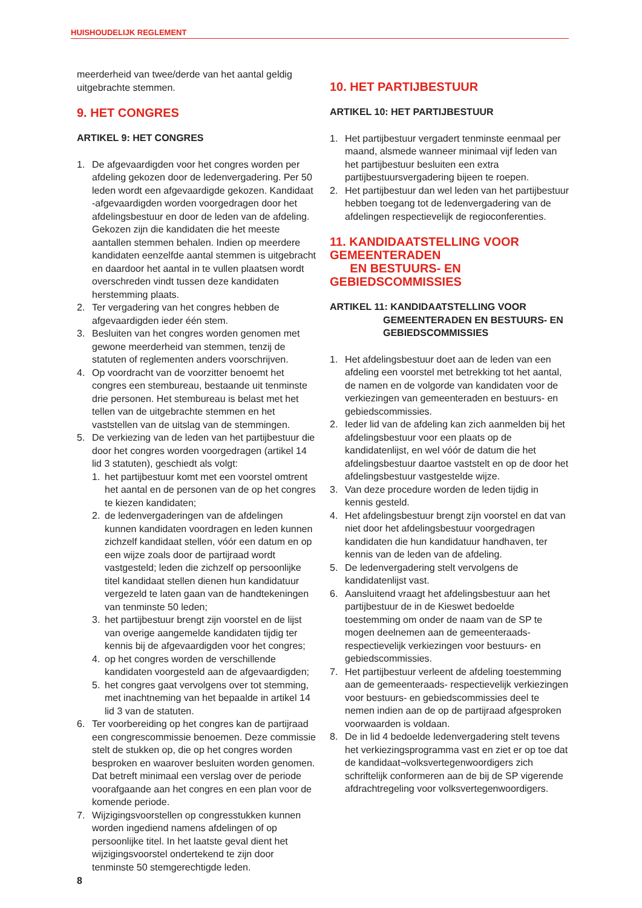HUISHOUDELIJK REGLEMENT
meerderheid van twee/derde van het aantal geldig uitgebrachte stemmen.
9. HET CONGRES
ARTIKEL 9: HET CONGRES
1. De afgevaardigden voor het congres worden per afdeling gekozen door de ledenvergadering. Per 50 leden wordt een afgevaardigde gekozen. Kandidaat -afgevaardigden worden voorgedragen door het afdelingsbestuur en door de leden van de afdeling. Gekozen zijn die kandidaten die het meeste aantallen stemmen behalen. Indien op meerdere kandidaten eenzelfde aantal stemmen is uitgebracht en daardoor het aantal in te vullen plaatsen wordt overschreden vindt tussen deze kandidaten herstemming plaats.
2. Ter vergadering van het congres hebben de afgevaardigden ieder één stem.
3. Besluiten van het congres worden genomen met gewone meerderheid van stemmen, tenzij de statuten of reglementen anders voorschrijven.
4. Op voordracht van de voorzitter benoemt het congres een stembureau, bestaande uit tenminste drie personen. Het stembureau is belast met het tellen van de uitgebrachte stemmen en het vaststellen van de uitslag van de stemmingen.
5. De verkiezing van de leden van het partijbestuur die door het congres worden voorgedragen (artikel 14 lid 3 statuten), geschiedt als volgt:
1. het partijbestuur komt met een voorstel omtrent het aantal en de personen van de op het congres te kiezen kandidaten;
2. de ledenvergaderingen van de afdelingen kunnen kandidaten voordragen en leden kunnen zichzelf kandidaat stellen, vóór een datum en op een wijze zoals door de partijraad wordt vastgesteld; leden die zichzelf op persoonlijke titel kandidaat stellen dienen hun kandidatuur vergezeld te laten gaan van de handtekeningen van tenminste 50 leden;
3. het partijbestuur brengt zijn voorstel en de lijst van overige aangemelde kandidaten tijdig ter kennis bij de afgevaardigden voor het congres;
4. op het congres worden de verschillende kandidaten voorgesteld aan de afgevaardigden;
5. het congres gaat vervolgens over tot stemming, met inachtneming van het bepaalde in artikel 14 lid 3 van de statuten.
6. Ter voorbereiding op het congres kan de partijraad een congrescommissie benoemen. Deze commissie stelt de stukken op, die op het congres worden besproken en waarover besluiten worden genomen. Dat betreft minimaal een verslag over de periode voorafgaande aan het congres en een plan voor de komende periode.
7. Wijzigingsvoorstellen op congresstukken kunnen worden ingediend namens afdelingen of op persoonlijke titel. In het laatste geval dient het wijzigingsvoorstel ondertekend te zijn door tenminste 50 stemgerechtigde leden.
10. HET PARTIJBESTUUR
ARTIKEL 10: HET PARTIJBESTUUR
1. Het partijbestuur vergadert tenminste eenmaal per maand, alsmede wanneer minimaal vijf leden van het partijbestuur besluiten een extra partijbestuursvergadering bijeen te roepen.
2. Het partijbestuur dan wel leden van het partijbestuur hebben toegang tot de ledenvergadering van de afdelingen respectievelijk de regioconferenties.
11. KANDIDAATSTELLING VOOR GEMEENTERADEN
EN BESTUURS- EN GEBIEDSCOMMISSIES
ARTIKEL 11: KANDIDAATSTELLING VOOR
GEMEENTERADEN EN BESTUURS- EN
GEBIEDSCOMMISSIES
1. Het afdelingsbestuur doet aan de leden van een afdeling een voorstel met betrekking tot het aantal, de namen en de volgorde van kandidaten voor de verkiezingen van gemeenteraden en bestuurs- en gebiedscommissies.
2. Ieder lid van de afdeling kan zich aanmelden bij het afdelingsbestuur voor een plaats op de kandidatenlijst, en wel vóór de datum die het afdelingsbestuur daartoe vaststelt en op de door het afdelingsbestuur vastgestelde wijze.
3. Van deze procedure worden de leden tijdig in kennis gesteld.
4. Het afdelingsbestuur brengt zijn voorstel en dat van niet door het afdelingsbestuur voorgedragen kandidaten die hun kandidatuur handhaven, ter kennis van de leden van de afdeling.
5. De ledenvergadering stelt vervolgens de kandidatenlijst vast.
6. Aansluitend vraagt het afdelingsbestuur aan het partijbestuur de in de Kieswet bedoelde toestemming om onder de naam van de SP te mogen deelnemen aan de gemeenteraads- respectievelijk verkiezingen voor bestuurs- en gebiedscommissies.
7. Het partijbestuur verleent de afdeling toestemming aan de gemeenteraads- respectievelijk verkiezingen voor bestuurs- en gebiedscommissies deel te nemen indien aan de op de partijraad afgesproken voorwaarden is voldaan.
8. De in lid 4 bedoelde ledenvergadering stelt tevens het verkiezingsprogramma vast en ziet er op toe dat de kandidaat¬volksvertegenwoordigers zich schriftelijk conformeren aan de bij de SP vigerende afdrachtregeling voor volksvertegenwoordigers.
8